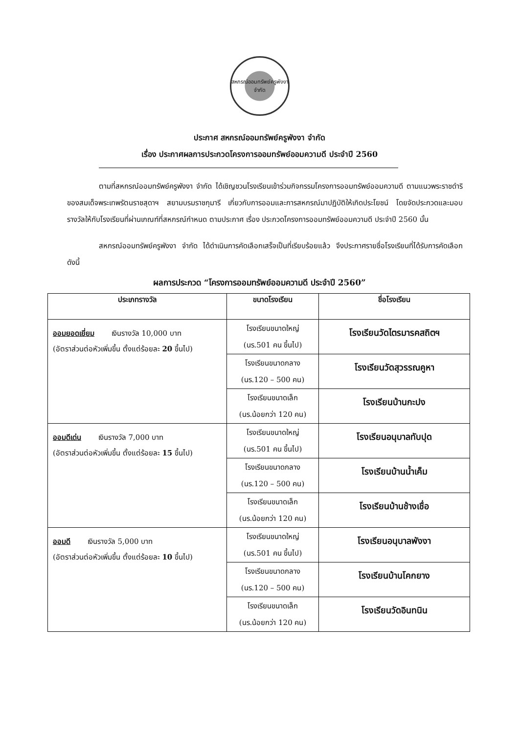สหกรณ์ออมทรัพย์ครูพังงา
จำกัด
ประกาศ สหกรณ์ออมทรัพย์ครูพังงา จำกัด
เรื่อง ประกาศผลการประกวดโครงการออมทรัพย์ออมความดี ประจำปี 2560
ตามที่สหกรณ์ออมทรัพย์ครูพังงา จำกัด ได้เชิญชวนโรงเรียนเข้าร่วมกิจกรรมโครงการออมทรัพย์ออมความดี ตามแนวพระราชดำริของสมเด็จพระเทพรัตนราชสุดาฯ สยามบรมราชกุมารี เกี่ยวกับการออมและการสหกรณ์มาปฏิบัติให้เกิดประโยชน์ โดยจัดประกวดและมอบรางวัลให้กับโรงเรียนที่ผ่านเกณฑ์ที่สหกรณ์กำหนด ตามประกาศ เรื่อง ประกวดโครงการออมทรัพย์ออมความดี ประจำปี 2560 นั้น
สหกรณ์ออมทรัพย์ครูพังงา จำกัด ได้ดำเนินการคัดเลือกเสร็จเป็นที่เรียบร้อยแล้ว จึงประกาศรายชื่อโรงเรียนที่ได้รับการคัดเลือก ดังนี้
ผลการประกวด “โครงการออมทรัพย์ออมความดี ประจำปี 2560”
| ประเภทรางวัล | ขนาดโรงเรียน | ชื่อโรงเรียน |
| --- | --- | --- |
| ออมยอดเยี่ยม เงินรางวัล 10,000 บาท (อัตราส่วนต่อหัวเพิ่มขึ้น ตั้งแต่ร้อยละ 20 ขึ้นไป) | โรงเรียนขนาดใหญ่ (นร.501 คน ขึ้นไป) | โรงเรียนวัดไตรมารคสถิตฯ |
| | โรงเรียนขนาดกลาง (นร.120 – 500 คน) | โรงเรียนวัดสุวรรณคูหา |
| | โรงเรียนขนาดเล็ก (นร.น้อยกว่า 120 คน) | โรงเรียนบ้านกะปง |
| ออมดีเด่น เงินรางวัล 7,000 บาท (อัตราส่วนต่อหัวเพิ่มขึ้น ตั้งแต่ร้อยละ 15 ขึ้นไป) | โรงเรียนขนาดใหญ่ (นร.501 คน ขึ้นไป) | โรงเรียนอนุบาลทับปุด |
| | โรงเรียนขนาดกลาง (นร.120 – 500 คน) | โรงเรียนบ้านน้ำเค็ม |
| | โรงเรียนขนาดเล็ก (นร.น้อยกว่า 120 คน) | โรงเรียนบ้านช้างเชื่อ |
| ออมดี เงินรางวัล 5,000 บาท (อัตราส่วนต่อหัวเพิ่มขึ้น ตั้งแต่ร้อยละ 10 ขึ้นไป) | โรงเรียนขนาดใหญ่ (นร.501 คน ขึ้นไป) | โรงเรียนอนุบาลพังงา |
| | โรงเรียนขนาดกลาง (นร.120 – 500 คน) | โรงเรียนบ้านโคกยาง |
| | โรงเรียนขนาดเล็ก (นร.น้อยกว่า 120 คน) | โรงเรียนวัดอินทนิน |